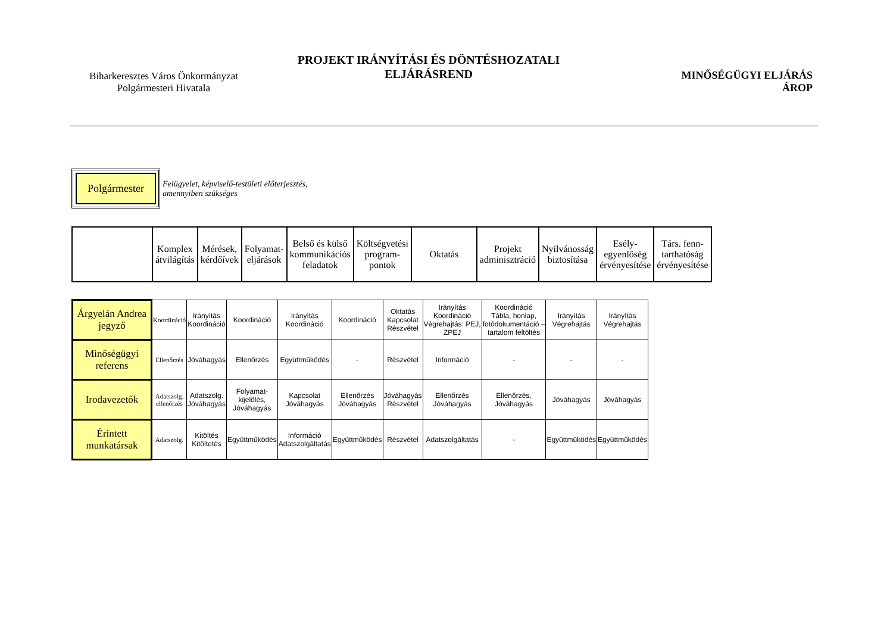Biharkeresztes Város Önkormányzat
Polgármesteri Hivatala
PROJEKT IRÁNYÍTÁSI ÉS DÖNTÉSHOZATALI
ELJÁRÁSREND
MINŐSÉGÜGYI ELJÁRÁS
ÁROP
Polgármester
Felügyelet, képviselő-testületi előterjesztés,
amennyiben szükséges
| | Komplex átvilágítás | Mérések, kérdőívek | Folyamat- eljárások | Belső és külső kommunikációs feladatok | Költségvetési program- pontok | Oktatás | Projekt adminisztráció | Nyilvánosság biztosítása | Esély- egyenlőség érvényesítése | Társ. fenn- tarthatóság érvényesítése |
| Árgyelán Andrea jegyző | Koordináció | Irányítás Koordináció | Koordináció | Irányítás Koordináció | Koordináció | Oktatás Kapcsolat Részvétel | Irányítás Koordináció Végrehajtás: PEJ, ZPEJ | Koordináció Tábla, honlap, fotódokumentáció – tartalom feltöltés | Irányítás Végrehajtás | Irányítás Végrehajtás |
| Minőségügyi referens | Ellenőrzés | Jóváhagyás | Ellenőrzés | Együttműködés | - | Részvétel | Információ | - | - | - |
| Irodavezetők | Adatszolg. ellenőrzés | Adatszolg. Jóváhagyás | Folyamat- kijelölés, Jóváhagyás | Kapcsolat Jóváhagyás | Ellenőrzés Jóváhagyás | Jóváhagyás Részvétel | Ellenőrzés Jóváhagyás | Ellenőrzés, Jóváhagyás | Jóváhagyás | Jóváhagyás |
| Érintett munkatársak | Adatszolg. | Kitöltés Kitöltetés | Együttműködés | Információ Adatszolgáltatás | Együttműködés | Részvétel | Adatszolgáltatás | - | Együttműködés | Együttműködés |